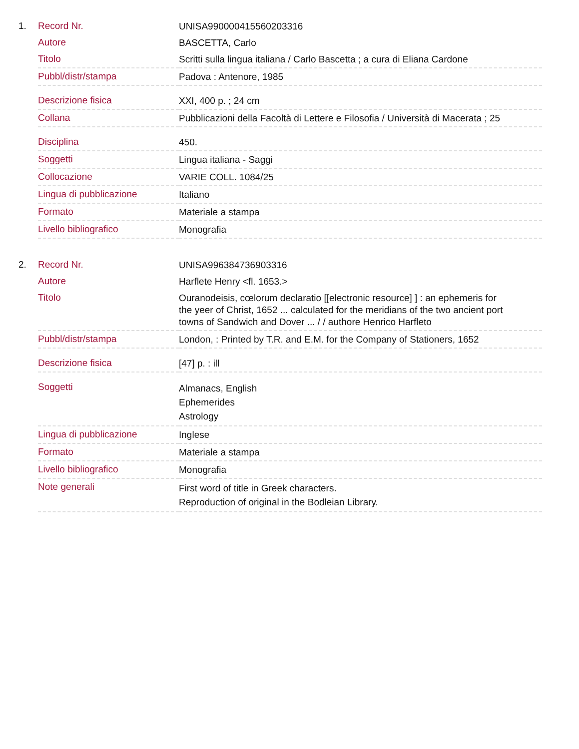1.
| Record Nr. | UNISA990000415560203316 |
| Autore | BASCETTA, Carlo |
| Titolo | Scritti sulla lingua italiana / Carlo Bascetta ; a cura di Eliana Cardone |
| Pubbl/distr/stampa | Padova : Antenore, 1985 |
| Descrizione fisica | XXI, 400 p. ; 24 cm |
| Collana | Pubblicazioni della Facoltà di Lettere e Filosofia / Università di Macerata ; 25 |
| Disciplina | 450. |
| Soggetti | Lingua italiana - Saggi |
| Collocazione | VARIE COLL. 1084/25 |
| Lingua di pubblicazione | Italiano |
| Formato | Materiale a stampa |
| Livello bibliografico | Monografia |
2.
| Record Nr. | UNISA996384736903316 |
| Autore | Harflete Henry <fl. 1653.> |
| Titolo | Ouranodeisis, cœlorum declaratio [[electronic resource] ] : an ephemeris for the yeer of Christ, 1652 ... calculated for the meridians of the two ancient port towns of Sandwich and Dover ... / / authore Henrico Harfleto |
| Pubbl/distr/stampa | London, : Printed by T.R. and E.M. for the Company of Stationers, 1652 |
| Descrizione fisica | [47] p. : ill |
| Soggetti | Almanacs, English Ephemerides Astrology |
| Lingua di pubblicazione | Inglese |
| Formato | Materiale a stampa |
| Livello bibliografico | Monografia |
| Note generali | First word of title in Greek characters. Reproduction of original in the Bodleian Library. |